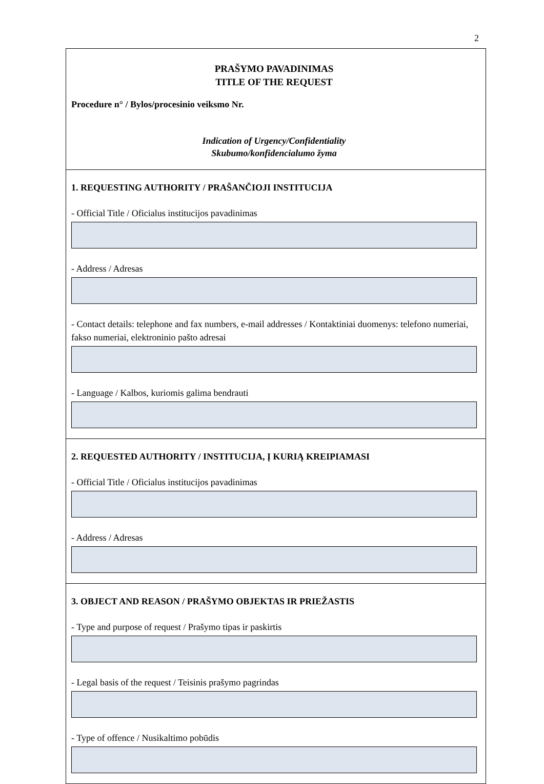2
PRAŠYMO PAVADINIMAS
TITLE OF THE REQUEST
Procedure n° / Bylos/procesinio veiksmo Nr.
Indication of Urgency/Confidentiality
Skubumo/konfidencialumo žyma
1. REQUESTING AUTHORITY / PRAŠANČIOJI INSTITUCIJA
- Official Title / Oficialus institucijos pavadinimas
- Address / Adresas
- Contact details: telephone and fax numbers, e-mail addresses / Kontaktiniai duomenys: telefono numeriai, fakso numeriai, elektroninio pašto adresai
- Language / Kalbos, kuriomis galima bendrauti
2. REQUESTED AUTHORITY / INSTITUCIJA, Į KURIĄ KREIPIAMASI
- Official Title / Oficialus institucijos pavadinimas
- Address / Adresas
3. OBJECT AND REASON / PRAŠYMO OBJEKTAS IR PRIEŽASTIS
- Type and purpose of request / Prašymo tipas ir paskirtis
- Legal basis of the request / Teisinis prašymo pagrindas
- Type of offence / Nusikaltimo pobūdis